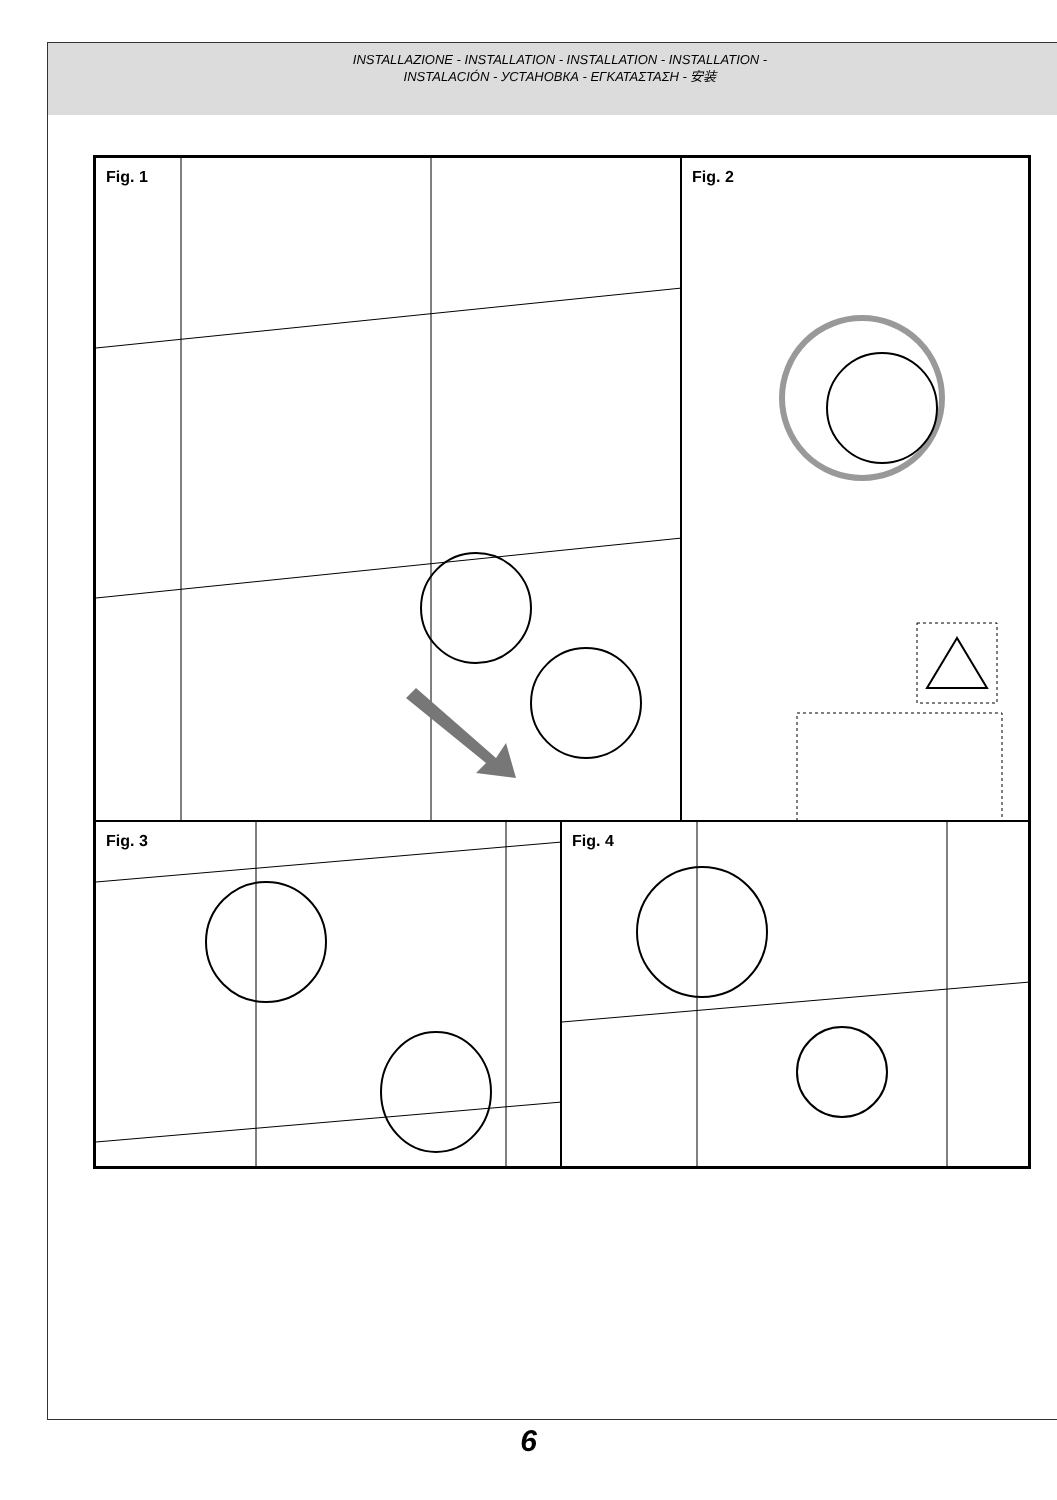INSTALLAZIONE - INSTALLATION - INSTALLATION - INSTALLATION -
INSTALACIÓN - УСТАНОВКА - ΕΓΚΑΤΑΣΤΑΣΗ - 安装
Fig. 1
Fig. 2
Fig. 3
Fig. 4
6